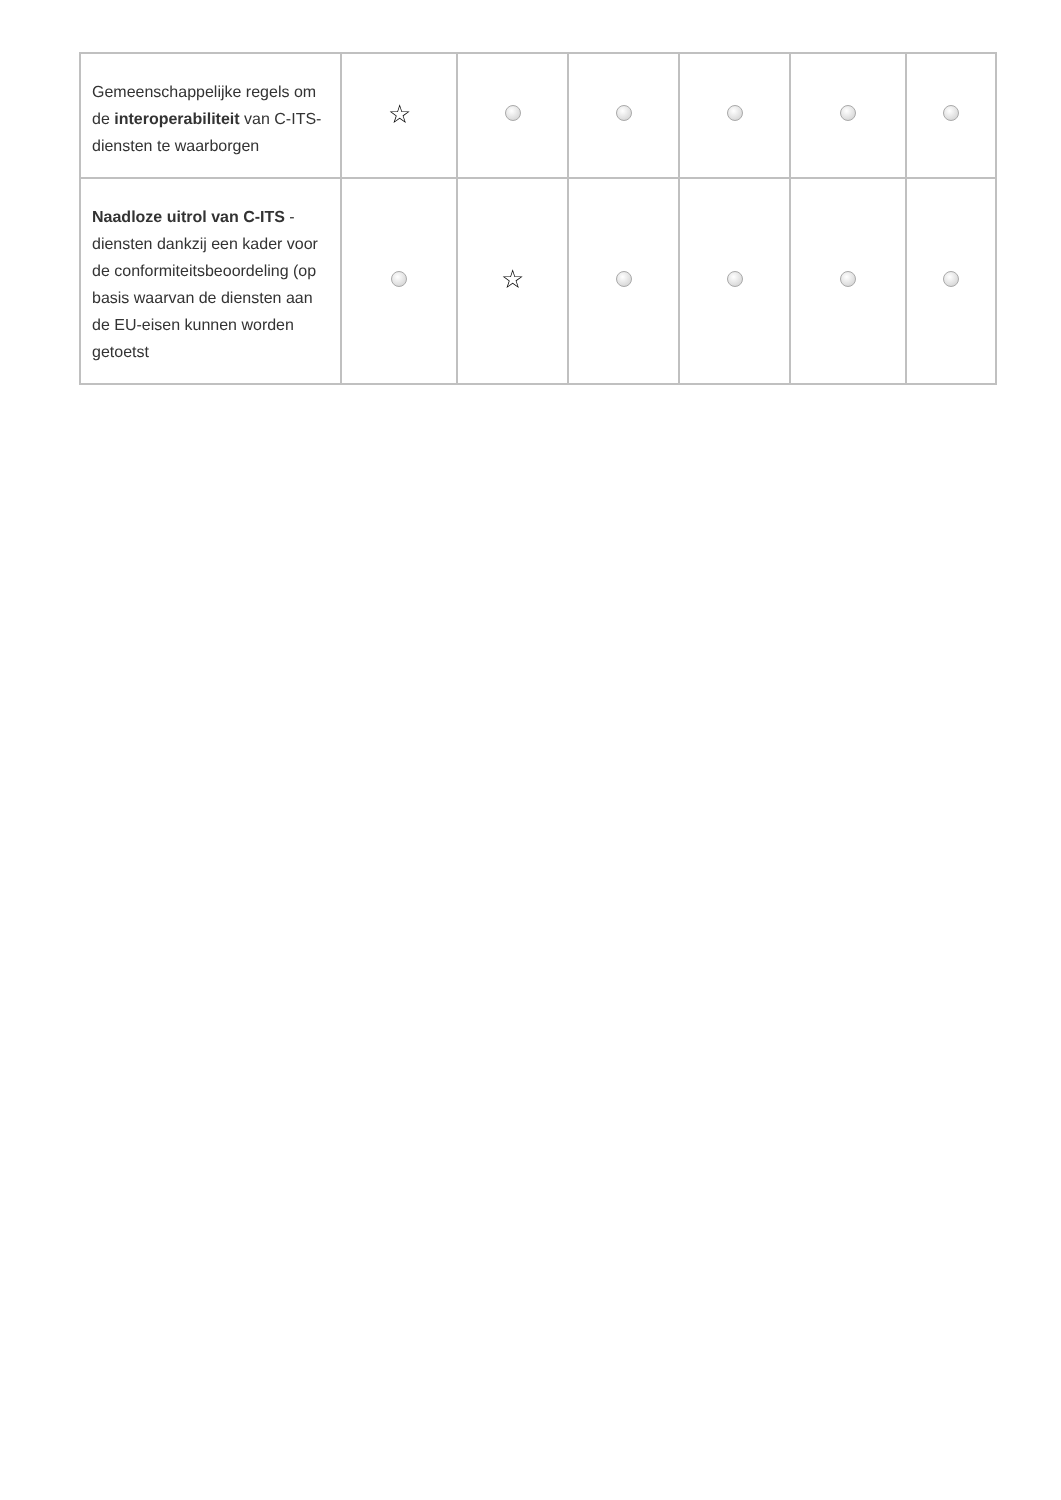| Gemeenschappelijke regels om de interoperabiliteit van C-ITS-diensten te waarborgen | ☆ | | | | | |
| Naadloze uitrol van C-ITS -diensten dankzij een kader voor de conformiteitsbeoordeling (op basis waarvan de diensten aan de EU-eisen kunnen worden getoetst | | ☆ | | | | |